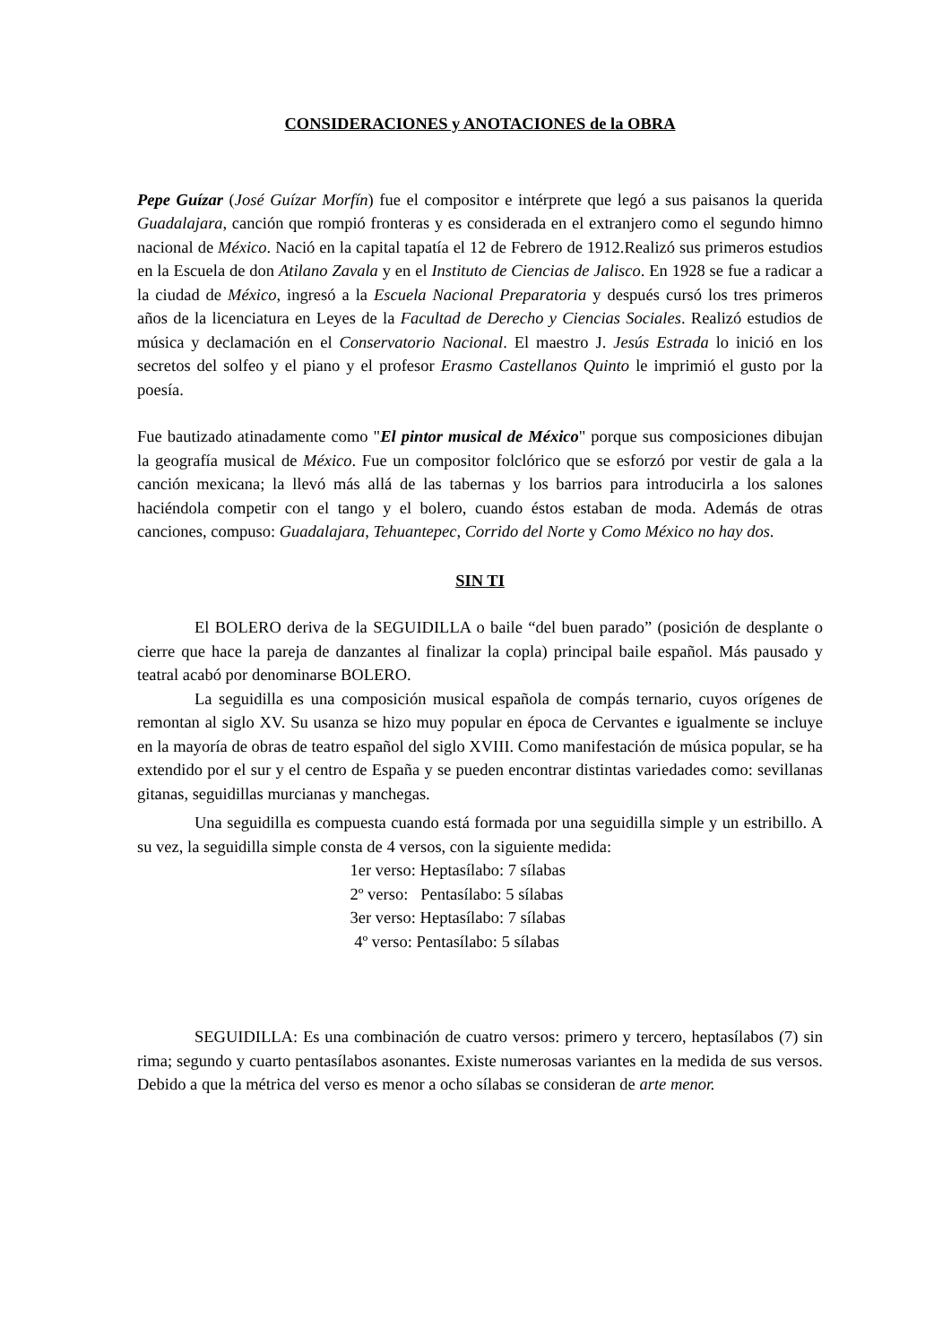CONSIDERACIONES y ANOTACIONES de la OBRA
Pepe Guízar (José Guízar Morfín) fue el compositor e intérprete que legó a sus paisanos la querida Guadalajara, canción que rompió fronteras y es considerada en el extranjero como el segundo himno nacional de México. Nació en la capital tapatía el 12 de Febrero de 1912.Realizó sus primeros estudios en la Escuela de don Atilano Zavala y en el Instituto de Ciencias de Jalisco. En 1928 se fue a radicar a la ciudad de México, ingresó a la Escuela Nacional Preparatoria y después cursó los tres primeros años de la licenciatura en Leyes de la Facultad de Derecho y Ciencias Sociales. Realizó estudios de música y declamación en el Conservatorio Nacional. El maestro J. Jesús Estrada lo inició en los secretos del solfeo y el piano y el profesor Erasmo Castellanos Quinto le imprimió el gusto por la poesía.
Fue bautizado atinadamente como "El pintor musical de México" porque sus composiciones dibujan la geografía musical de México. Fue un compositor folclórico que se esforzó por vestir de gala a la canción mexicana; la llevó más allá de las tabernas y los barrios para introducirla a los salones haciéndola competir con el tango y el bolero, cuando éstos estaban de moda. Además de otras canciones, compuso: Guadalajara, Tehuantepec, Corrido del Norte y Como México no hay dos.
SIN TI
El BOLERO deriva de la SEGUIDILLA o baile “del buen parado” (posición de desplante o cierre que hace la pareja de danzantes al finalizar la copla) principal baile español. Más pausado y teatral acabó por denominarse BOLERO.
La seguidilla es una composición musical española de compás ternario, cuyos orígenes de remontan al siglo XV. Su usanza se hizo muy popular en época de Cervantes e igualmente se incluye en la mayoría de obras de teatro español del siglo XVIII. Como manifestación de música popular, se ha extendido por el sur y el centro de España y se pueden encontrar distintas variedades como: sevillanas gitanas, seguidillas murcianas y manchegas.
Una seguidilla es compuesta cuando está formada por una seguidilla simple y un estribillo. A su vez, la seguidilla simple consta de 4 versos, con la siguiente medida:
1er verso: Heptasílabo: 7 sílabas
2º verso: Pentasílabo: 5 sílabas
3er verso: Heptasílabo: 7 sílabas
4º verso: Pentasílabo: 5 sílabas
SEGUIDILLA: Es una combinación de cuatro versos: primero y tercero, heptasílabos (7) sin rima; segundo y cuarto pentasílabos asonantes. Existe numerosas variantes en la medida de sus versos. Debido a que la métrica del verso es menor a ocho sílabas se consideran de arte menor.